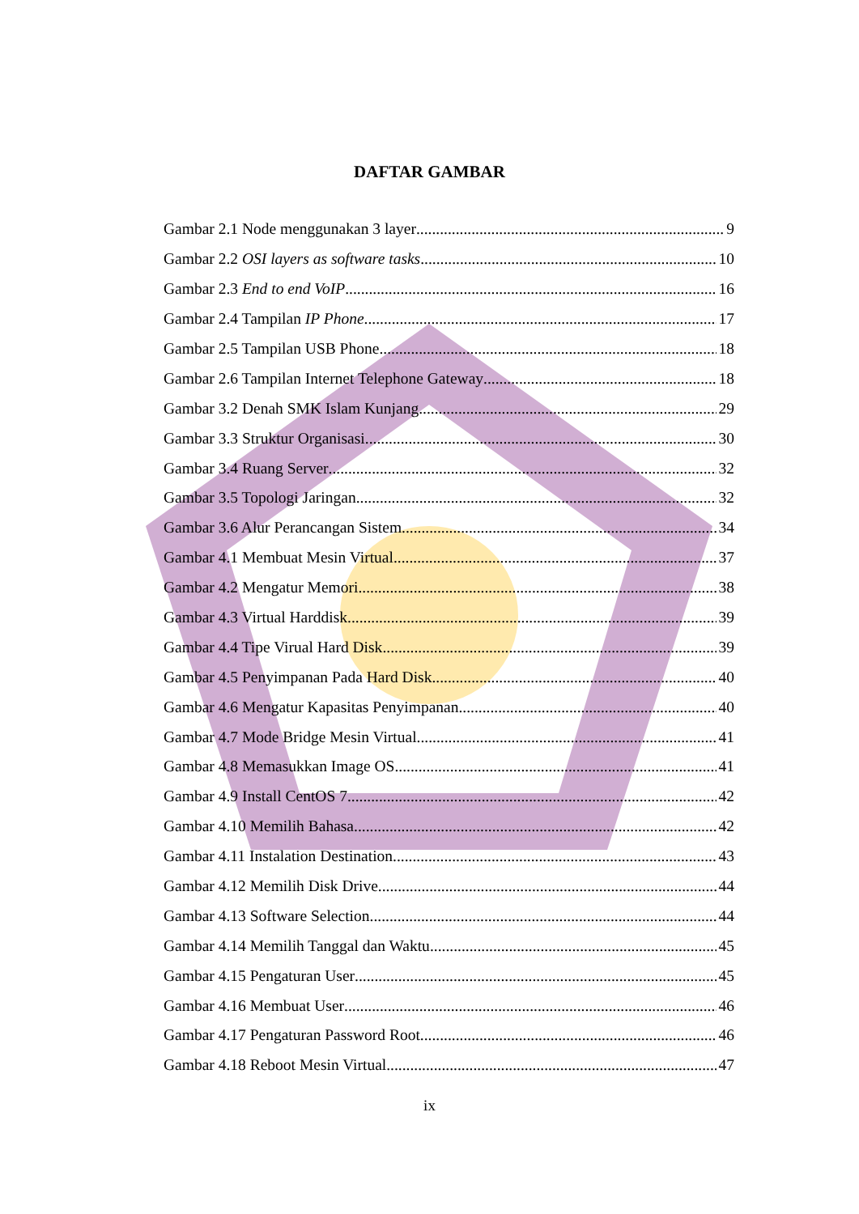DAFTAR GAMBAR
Gambar 2.1 Node menggunakan 3 layer 9
Gambar 2.2 OSI layers as software tasks 10
Gambar 2.3 End to end VoIP 16
Gambar 2.4 Tampilan IP Phone 17
Gambar 2.5 Tampilan USB Phone 18
Gambar 2.6 Tampilan Internet Telephone Gateway 18
Gambar 3.2 Denah SMK Islam Kunjang 29
Gambar 3.3 Struktur Organisasi 30
Gambar 3.4 Ruang Server 32
Gambar 3.5 Topologi Jaringan 32
Gambar 3.6 Alur Perancangan Sistem 34
Gambar 4.1 Membuat Mesin Virtual 37
Gambar 4.2 Mengatur Memori 38
Gambar 4.3 Virtual Harddisk 39
Gambar 4.4 Tipe Virual Hard Disk 39
Gambar 4.5 Penyimpanan Pada Hard Disk 40
Gambar 4.6 Mengatur Kapasitas Penyimpanan 40
Gambar 4.7 Mode Bridge Mesin Virtual 41
Gambar 4.8 Memasukkan Image OS 41
Gambar 4.9 Install CentOS 7 42
Gambar 4.10 Memilih Bahasa 42
Gambar 4.11 Instalation Destination 43
Gambar 4.12 Memilih Disk Drive 44
Gambar 4.13 Software Selection 44
Gambar 4.14 Memilih Tanggal dan Waktu 45
Gambar 4.15 Pengaturan User 45
Gambar 4.16 Membuat User 46
Gambar 4.17 Pengaturan Password Root 46
Gambar 4.18 Reboot Mesin Virtual 47
ix